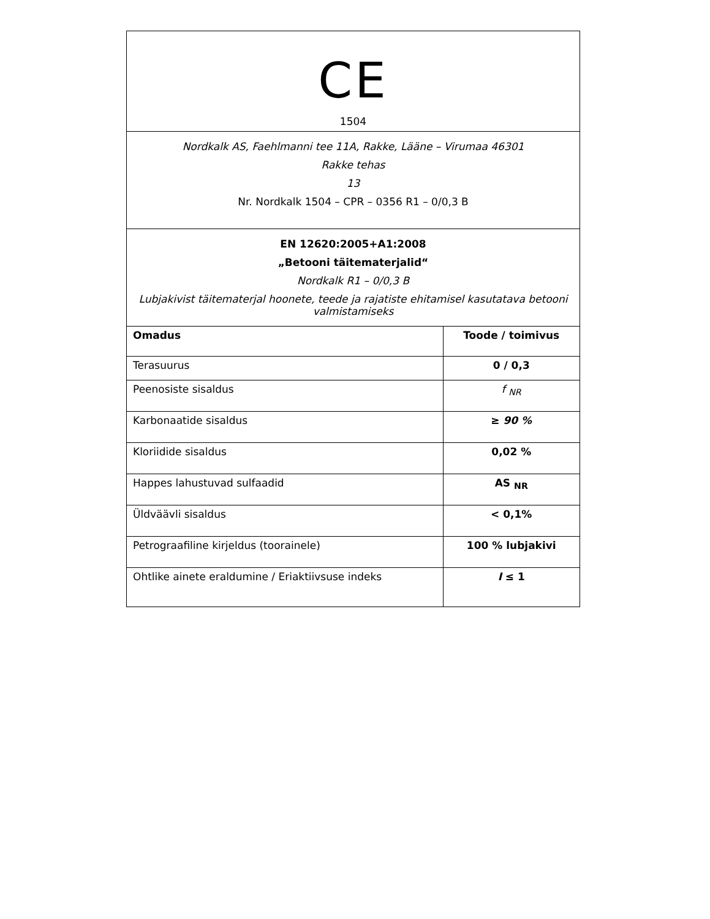| CE 1504 | |
| Nordkalk AS, Faehlmanni tee 11A, Rakke, Lääne – Virumaa 46301 Rakke tehas 13 Nr. Nordkalk 1504 – CPR – 0356 R1 – 0/0,3 B | |
| EN 12620:2005+A1:2008 „Betooni täitematerjalid“ Nordkalk R1 – 0/0,3 B Lubjakivist täitematerjal hoonete, teede ja rajatiste ehitamisel kasutatava betooni valmistamiseks | |
| Omadus | Toode / toimivus |
| Terasuurus | 0 / 0,3 |
| Peenosiste sisaldus | f <sub>NR</sub> |
| Karbonaatide sisaldus | ≥ 90 % |
| Kloriidide sisaldus | 0,02 % |
| Happes lahustuvad sulfaadid | AS <sub>NR</sub> |
| Üldväävli sisaldus | < 0,1% |
| Petrograafiline kirjeldus (toorainele) | 100 % lubjakivi |
| Ohtlike ainete eraldumine / Eriaktiivsuse indeks | I ≤ 1 |